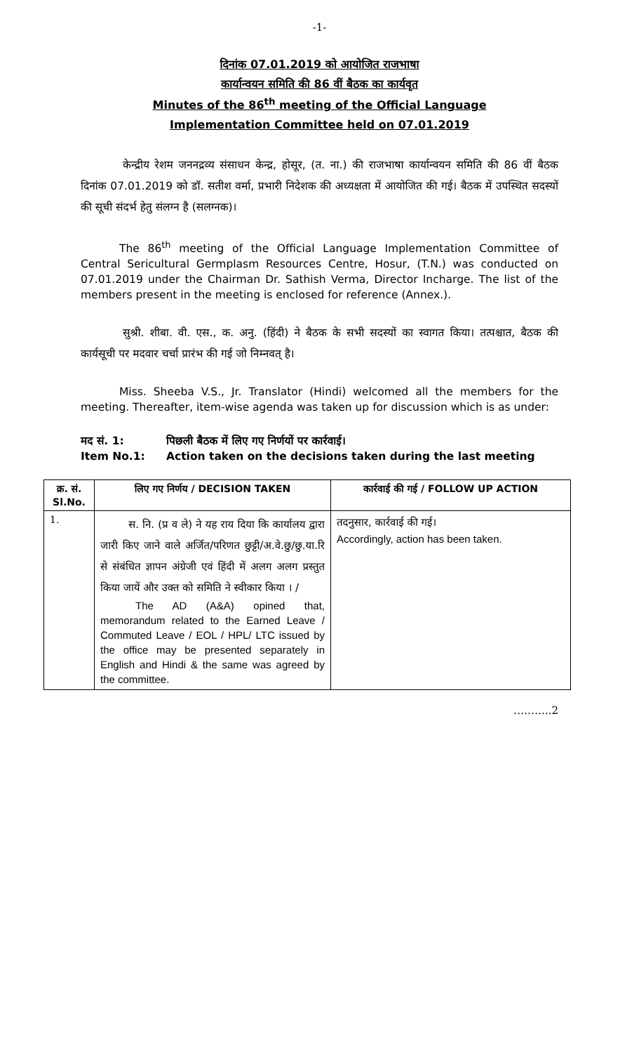-1-
दिनांक 07.01.2019 को आयोजित राजभाषा
कार्यान्वयन समिति की 86 वीं बैठक का कार्यवृत
Minutes of the 86<sup>th</sup> meeting of the Official Language
Implementation Committee held on 07.01.2019
केन्द्रीय रेशम जननद्रव्य संसाधन केन्द्र, होसूर, (त. ना.) की राजभाषा कार्यान्वयन समिति की 86 वीं बैठक दिनांक 07.01.2019 को डॉ. सतीश वर्मा, प्रभारी निदेशक की अध्यक्षता में आयोजित की गई। बैठक में उपस्थित सदस्यों की सूची संदर्भ हेतु संलग्न है (सलग्नक)।
The 86<sup>th</sup> meeting of the Official Language Implementation Committee of Central Sericultural Germplasm Resources Centre, Hosur, (T.N.) was conducted on 07.01.2019 under the Chairman Dr. Sathish Verma, Director Incharge. The list of the members present in the meeting is enclosed for reference (Annex.).
सुश्री. शीबा. वी. एस., क. अनु. (हिंदी) ने बैठक के सभी सदस्यों का स्वागत किया। तत्पश्चात, बैठक की कार्यसूची पर मदवार चर्चा प्रारंभ की गई जो निम्नवत् है।
Miss. Sheeba V.S., Jr. Translator (Hindi) welcomed all the members for the meeting. Thereafter, item-wise agenda was taken up for discussion which is as under:
| मद सं. 1: | पिछली बैठक में लिए गए निर्णयों पर कार्रवाई। |
| Item No.1: | Action taken on the decisions taken during the last meeting |
| क्र. सं. Sl.No. | लिए गए निर्णय / DECISION TAKEN | कार्रवाई की गई / FOLLOW UP ACTION |
| --- | --- | --- |
| 1. | स. नि. (प्र व ले) ने यह राय दिया कि कार्यालय द्वारा जारी किए जाने वाले अर्जित/परिणत छुट्टी/अ.वे.छु/छु.या.रि से संबंधित ज्ञापन अंग्रेजी एवं हिंदी में अलग अलग प्रस्तुत किया जायें और उक्त को समिति ने स्वीकार किया । / The AD (A&A) opined that, memorandum related to the Earned Leave / Commuted Leave / EOL / HPL/ LTC issued by the office may be presented separately in English and Hindi & the same was agreed by the committee. | तदनुसार, कार्रवाई की गई। Accordingly, action has been taken. |
………..2